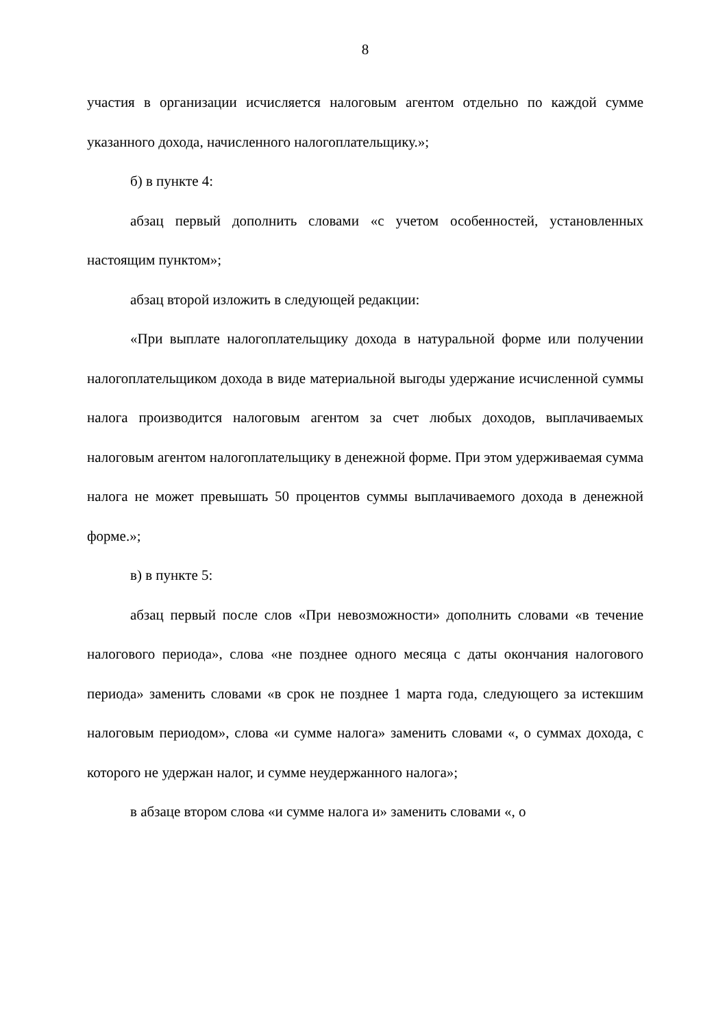8
участия в организации исчисляется налоговым агентом отдельно по каждой сумме указанного дохода, начисленного налогоплательщику.»;
б) в пункте 4:
абзац первый дополнить словами «с учетом особенностей, установленных настоящим пунктом»;
абзац второй изложить в следующей редакции:
«При выплате налогоплательщику дохода в натуральной форме или получении налогоплательщиком дохода в виде материальной выгоды удержание исчисленной суммы налога производится налоговым агентом за счет любых доходов, выплачиваемых налоговым агентом налогоплательщику в денежной форме. При этом удерживаемая сумма налога не может превышать 50 процентов суммы выплачиваемого дохода в денежной форме.»;
в) в пункте 5:
абзац первый после слов «При невозможности» дополнить словами «в течение налогового периода», слова «не позднее одного месяца с даты окончания налогового периода» заменить словами «в срок не позднее 1 марта года, следующего за истекшим налоговым периодом», слова «и сумме налога» заменить словами «, о суммах дохода, с которого не удержан налог, и сумме неудержанного налога»;
в абзаце втором слова «и сумме налога и» заменить словами «, о